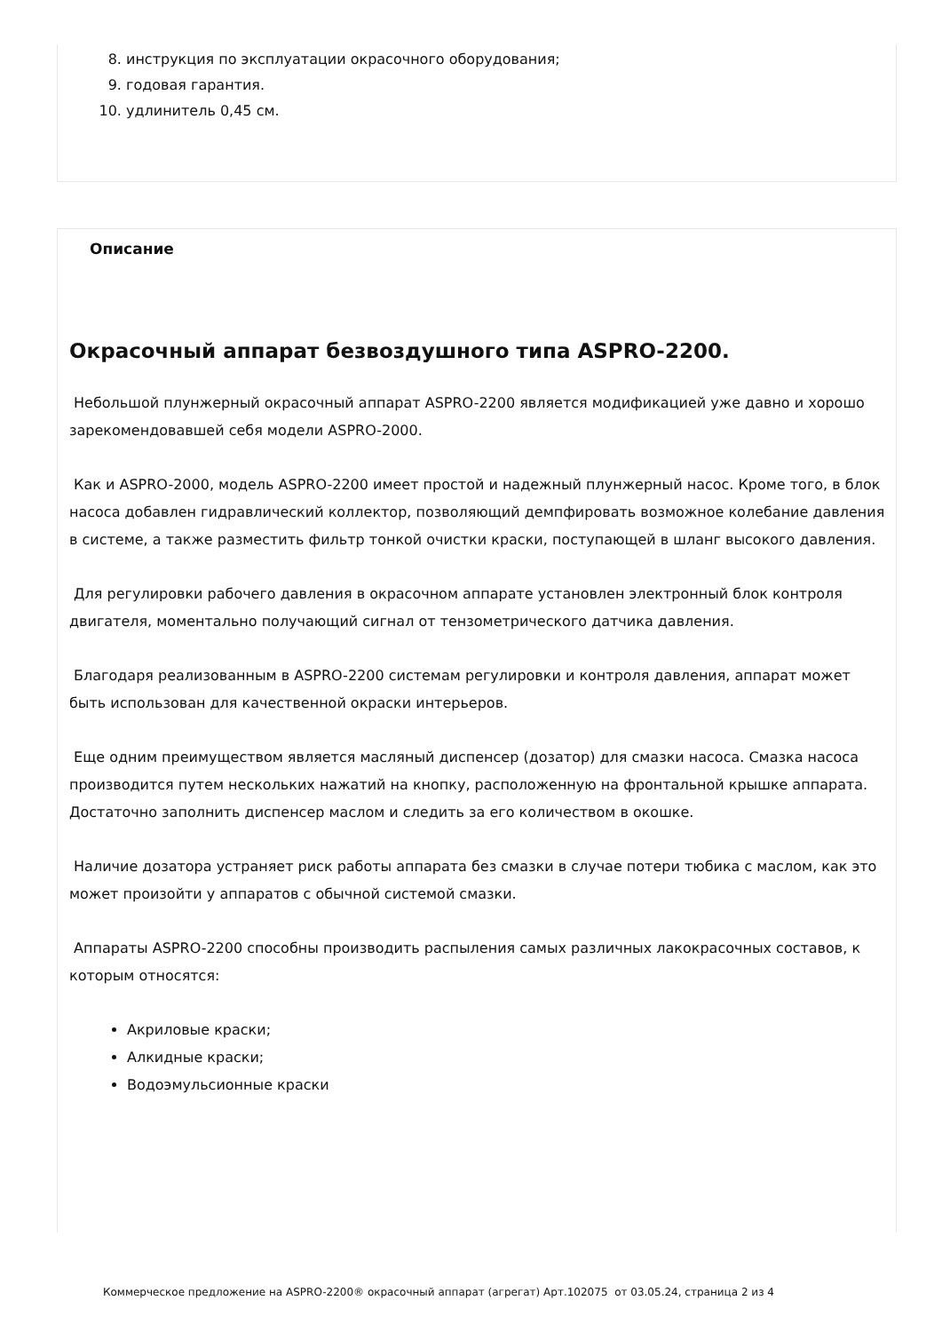8. инструкция по эксплуатации окрасочного оборудования;
9. годовая гарантия.
10. удлинитель 0,45 см.
Описание
Окрасочный аппарат безвоздушного типа ASPRO-2200.
Небольшой плунжерный окрасочный аппарат ASPRO-2200 является модификацией уже давно и хорошо зарекомендовавшей себя модели ASPRO-2000.
Как и ASPRO-2000, модель ASPRO-2200 имеет простой и надежный плунжерный насос. Кроме того, в блок насоса добавлен гидравлический коллектор, позволяющий демпфировать возможное колебание давления в системе, а также разместить фильтр тонкой очистки краски, поступающей в шланг высокого давления.
Для регулировки рабочего давления в окрасочном аппарате установлен электронный блок контроля двигателя, моментально получающий сигнал от тензометрического датчика давления.
Благодаря реализованным в ASPRO-2200 системам регулировки и контроля давления, аппарат может быть использован для качественной окраски интерьеров.
Еще одним преимуществом является масляный диспенсер (дозатор) для смазки насоса. Смазка насоса производится путем нескольких нажатий на кнопку, расположенную на фронтальной крышке аппарата. Достаточно заполнить диспенсер маслом и следить за его количеством в окошке.
Наличие дозатора устраняет риск работы аппарата без смазки в случае потери тюбика с маслом, как это может произойти у аппаратов с обычной системой смазки.
Аппараты ASPRO-2200 способны производить распыления самых различных лакокрасочных составов, к которым относятся:
Акриловые краски;
Алкидные краски;
Водоэмульсионные краски
Коммерческое предложение на ASPRO-2200® окрасочный аппарат (агрегат) Арт.102075 от 03.05.24, страница 2 из 4